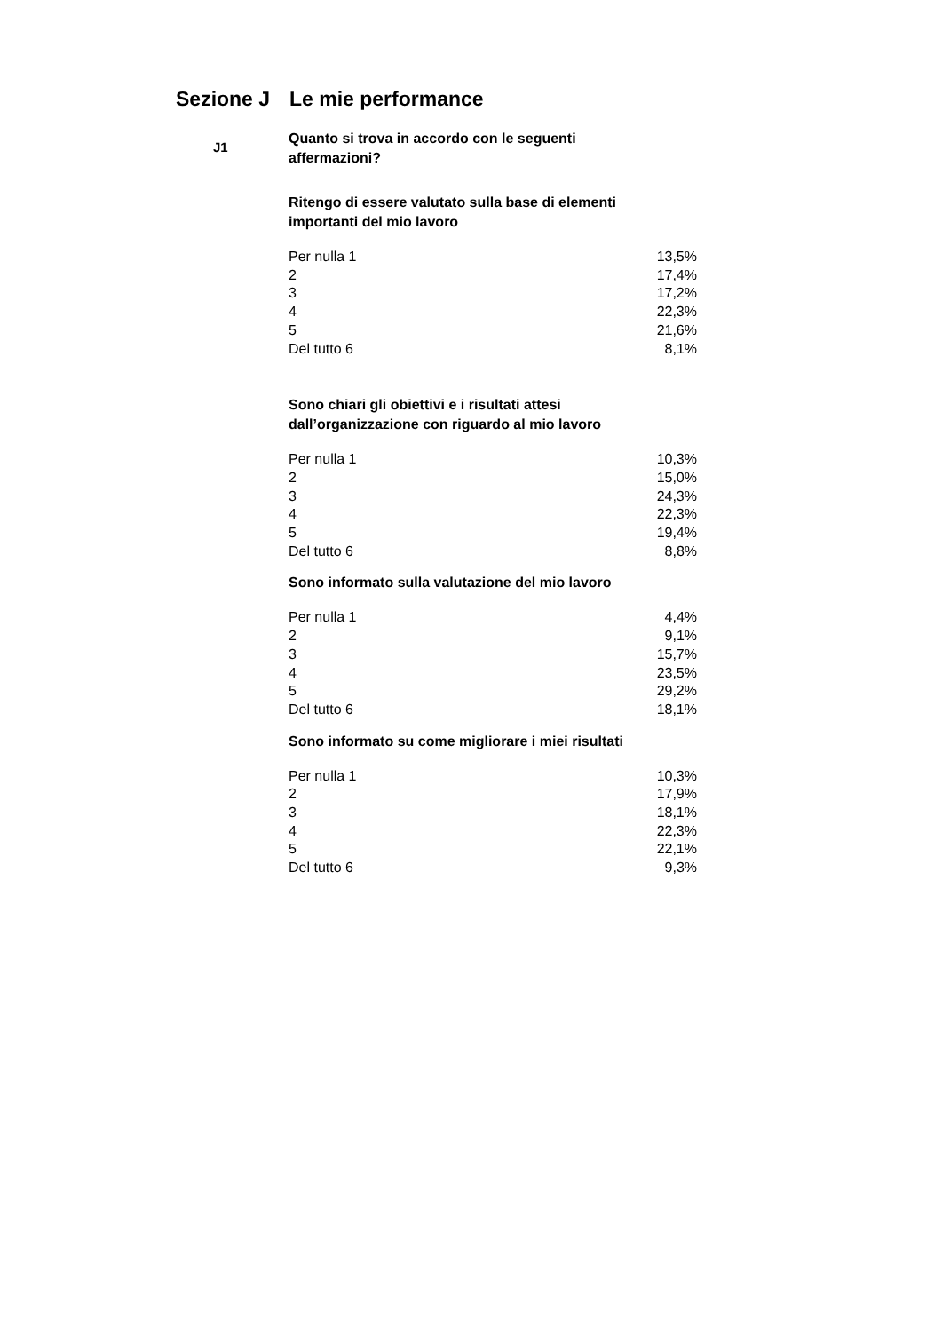Sezione J Le mie performance
J1
Quanto si trova in accordo con le seguenti affermazioni?
Ritengo di essere valutato sulla base di elementi importanti del mio lavoro
| Per nulla 1 | 13,5% |
| 2 | 17,4% |
| 3 | 17,2% |
| 4 | 22,3% |
| 5 | 21,6% |
| Del tutto 6 | 8,1% |
Sono chiari gli obiettivi e i risultati attesi dall’organizzazione con riguardo al mio lavoro
| Per nulla 1 | 10,3% |
| 2 | 15,0% |
| 3 | 24,3% |
| 4 | 22,3% |
| 5 | 19,4% |
| Del tutto 6 | 8,8% |
Sono informato sulla valutazione del mio lavoro
| Per nulla 1 | 4,4% |
| 2 | 9,1% |
| 3 | 15,7% |
| 4 | 23,5% |
| 5 | 29,2% |
| Del tutto 6 | 18,1% |
Sono informato su come migliorare i miei risultati
| Per nulla 1 | 10,3% |
| 2 | 17,9% |
| 3 | 18,1% |
| 4 | 22,3% |
| 5 | 22,1% |
| Del tutto 6 | 9,3% |